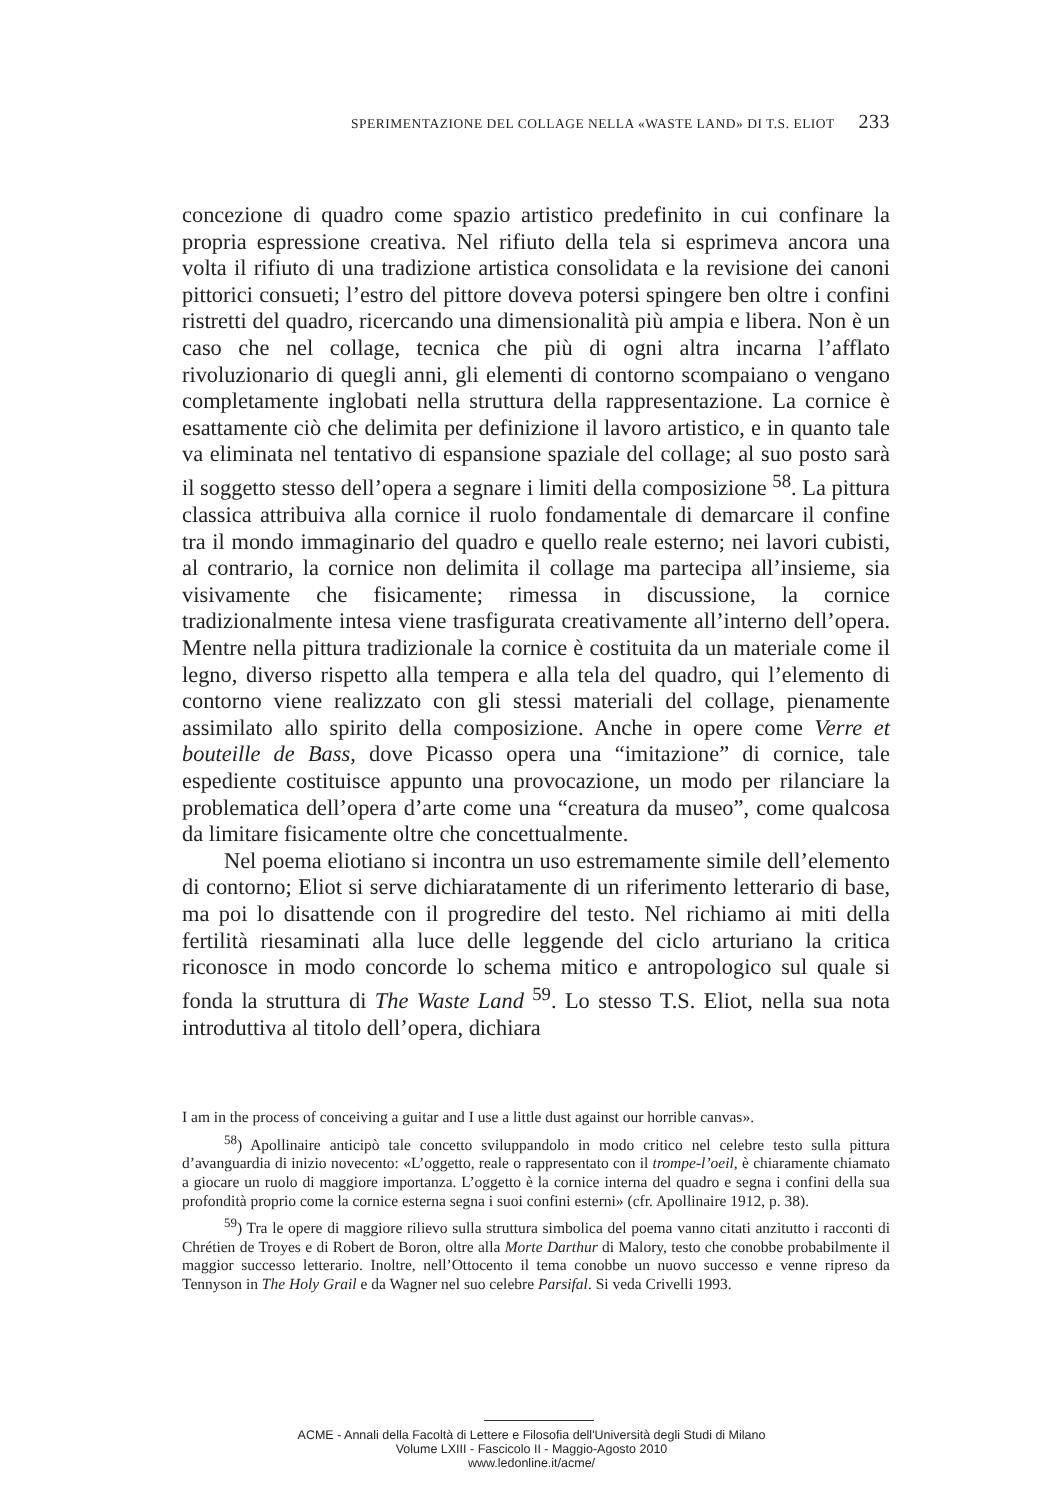SPERIMENTAZIONE DEL COLLAGE NELLA «WASTE LAND» DI T.S. ELIOT 233
concezione di quadro come spazio artistico predefinito in cui confinare la propria espressione creativa. Nel rifiuto della tela si esprimeva ancora una volta il rifiuto di una tradizione artistica consolidata e la revisione dei canoni pittorici consueti; l’estro del pittore doveva potersi spingere ben oltre i confini ristretti del quadro, ricercando una dimensionalità più ampia e libera. Non è un caso che nel collage, tecnica che più di ogni altra incarna l’afflato rivoluzionario di quegli anni, gli elementi di contorno scompaiano o vengano completamente inglobati nella struttura della rappresentazione. La cornice è esattamente ciò che delimita per definizione il lavoro artistico, e in quanto tale va eliminata nel tentativo di espansione spaziale del collage; al suo posto sarà il soggetto stesso dell’opera a segnare i limiti della composizione <sup>58</sup>. La pittura classica attribuiva alla cornice il ruolo fondamentale di demarcare il confine tra il mondo immaginario del quadro e quello reale esterno; nei lavori cubisti, al contrario, la cornice non delimita il collage ma partecipa all’insieme, sia visivamente che fisicamente; rimessa in discussione, la cornice tradizionalmente intesa viene trasfigurata creativamente all’interno dell’opera. Mentre nella pittura tradizionale la cornice è costituita da un materiale come il legno, diverso rispetto alla tempera e alla tela del quadro, qui l’elemento di contorno viene realizzato con gli stessi materiali del collage, pienamente assimilato allo spirito della composizione. Anche in opere come Verre et bouteille de Bass, dove Picasso opera una “imitazione” di cornice, tale espediente costituisce appunto una provocazione, un modo per rilanciare la problematica dell’opera d’arte come una “creatura da museo”, come qualcosa da limitare fisicamente oltre che concettualmente.
Nel poema eliotiano si incontra un uso estremamente simile dell’elemento di contorno; Eliot si serve dichiaratamente di un riferimento letterario di base, ma poi lo disattende con il progredire del testo. Nel richiamo ai miti della fertilità riesaminati alla luce delle leggende del ciclo arturiano la critica riconosce in modo concorde lo schema mitico e antropologico sul quale si fonda la struttura di The Waste Land <sup>59</sup>. Lo stesso T.S. Eliot, nella sua nota introduttiva al titolo dell’opera, dichiara
I am in the process of conceiving a guitar and I use a little dust against our horrible canvas».
<sup>58</sup>) Apollinaire anticipò tale concetto sviluppandolo in modo critico nel celebre testo sulla pittura d’avanguardia di inizio novecento: «L’oggetto, reale o rappresentato con il trompe-l’oeil, è chiaramente chiamato a giocare un ruolo di maggiore importanza. L’oggetto è la cornice interna del quadro e segna i confini della sua profondità proprio come la cornice esterna segna i suoi confini esterni» (cfr. Apollinaire 1912, p. 38).
<sup>59</sup>) Tra le opere di maggiore rilievo sulla struttura simbolica del poema vanno citati anzitutto i racconti di Chrétien de Troyes e di Robert de Boron, oltre alla Morte Darthur di Malory, testo che conobbe probabilmente il maggior successo letterario. Inoltre, nell’Ottocento il tema conobbe un nuovo successo e venne ripreso da Tennyson in The Holy Grail e da Wagner nel suo celebre Parsifal. Si veda Crivelli 1993.
ACME - Annali della Facoltà di Lettere e Filosofia dell'Università degli Studi di Milano
Volume LXIII - Fascicolo II - Maggio-Agosto 2010
www.ledonline.it/acme/